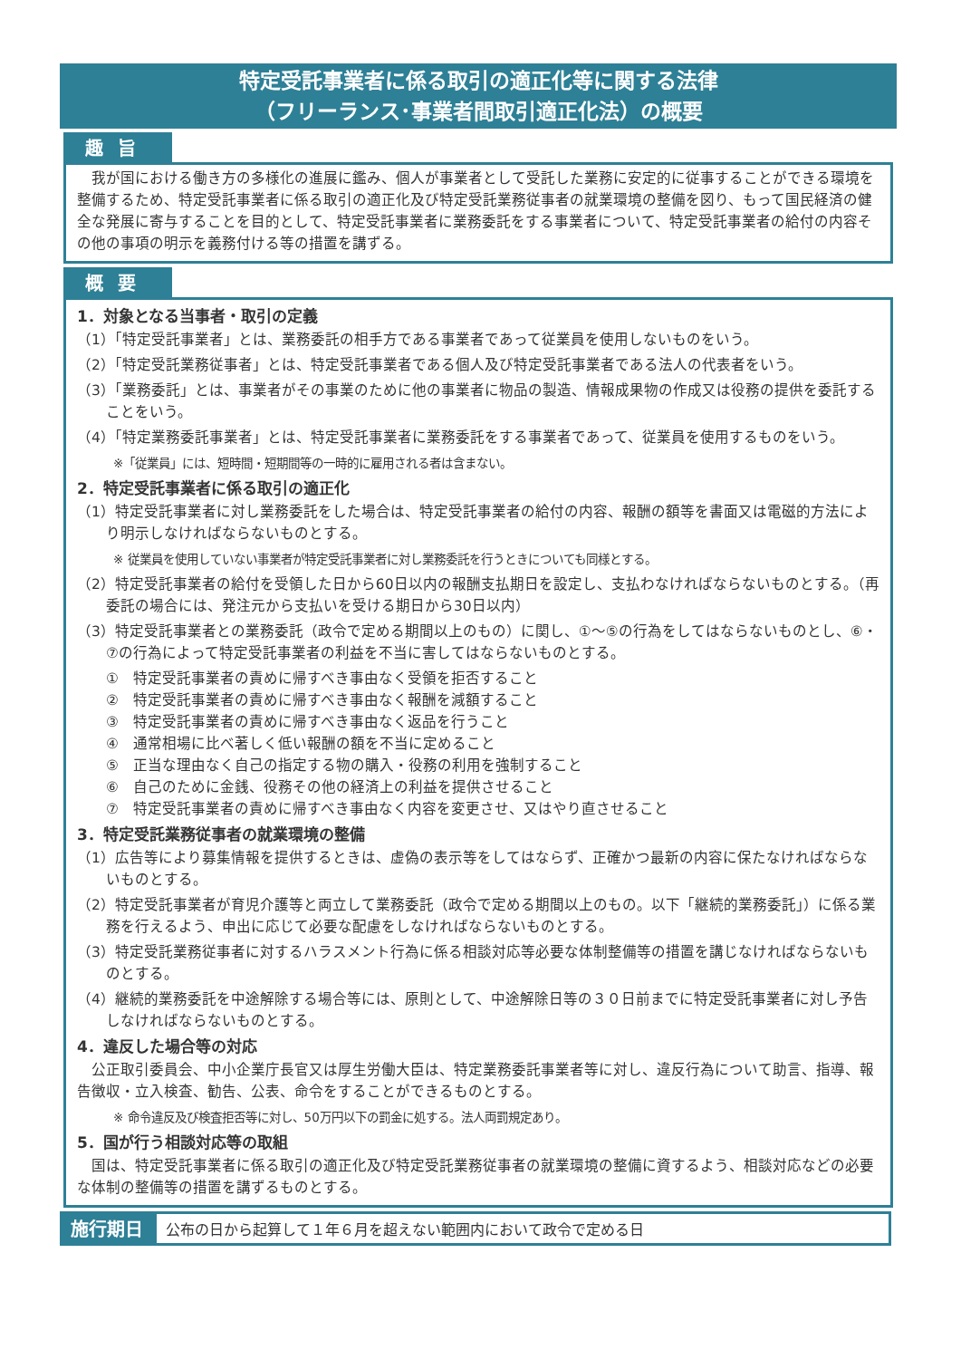特定受託事業者に係る取引の適正化等に関する法律
（フリーランス･事業者間取引適正化法）の概要
趣旨
　我が国における働き方の多様化の進展に鑑み、個人が事業者として受託した業務に安定的に従事することができる環境を整備するため、特定受託事業者に係る取引の適正化及び特定受託業務従事者の就業環境の整備を図り、もって国民経済の健全な発展に寄与することを目的として、特定受託事業者に業務委託をする事業者について、特定受託事業者の給付の内容その他の事項の明示を義務付ける等の措置を講ずる。
概要
1．対象となる当事者・取引の定義
（1）「特定受託事業者」とは、業務委託の相手方である事業者であって従業員を使用しないものをいう。
（2）「特定受託業務従事者」とは、特定受託事業者である個人及び特定受託事業者である法人の代表者をいう。
（3）「業務委託」とは、事業者がその事業のために他の事業者に物品の製造、情報成果物の作成又は役務の提供を委託することをいう。
（4）「特定業務委託事業者」とは、特定受託事業者に業務委託をする事業者であって、従業員を使用するものをいう。
※「従業員」には、短時間・短期間等の一時的に雇用される者は含まない。
2．特定受託事業者に係る取引の適正化
（1）特定受託事業者に対し業務委託をした場合は、特定受託事業者の給付の内容、報酬の額等を書面又は電磁的方法により明示しなければならないものとする。
※ 従業員を使用していない事業者が特定受託事業者に対し業務委託を行うときについても同様とする。
（2）特定受託事業者の給付を受領した日から60日以内の報酬支払期日を設定し、支払わなければならないものとする。（再委託の場合には、発注元から支払いを受ける期日から30日以内）
（3）特定受託事業者との業務委託（政令で定める期間以上のもの）に関し、①～⑤の行為をしてはならないものとし、⑥・⑦の行為によって特定受託事業者の利益を不当に害してはならないものとする。
①　特定受託事業者の責めに帰すべき事由なく受領を拒否すること
②　特定受託事業者の責めに帰すべき事由なく報酬を減額すること
③　特定受託事業者の責めに帰すべき事由なく返品を行うこと
④　通常相場に比べ著しく低い報酬の額を不当に定めること
⑤　正当な理由なく自己の指定する物の購入・役務の利用を強制すること
⑥　自己のために金銭、役務その他の経済上の利益を提供させること
⑦　特定受託事業者の責めに帰すべき事由なく内容を変更させ、又はやり直させること
3．特定受託業務従事者の就業環境の整備
（1）広告等により募集情報を提供するときは、虚偽の表示等をしてはならず、正確かつ最新の内容に保たなければならないものとする。
（2）特定受託事業者が育児介護等と両立して業務委託（政令で定める期間以上のもの。以下「継続的業務委託」）に係る業務を行えるよう、申出に応じて必要な配慮をしなければならないものとする。
（3）特定受託業務従事者に対するハラスメント行為に係る相談対応等必要な体制整備等の措置を講じなければならないものとする。
（4）継続的業務委託を中途解除する場合等には、原則として、中途解除日等の３０日前までに特定受託事業者に対し予告しなければならないものとする。
4．違反した場合等の対応
　公正取引委員会、中小企業庁長官又は厚生労働大臣は、特定業務委託事業者等に対し、違反行為について助言、指導、報告徴収・立入検査、勧告、公表、命令をすることができるものとする。
※ 命令違反及び検査拒否等に対し、50万円以下の罰金に処する。法人両罰規定あり。
5．国が行う相談対応等の取組
　国は、特定受託事業者に係る取引の適正化及び特定受託業務従事者の就業環境の整備に資するよう、相談対応などの必要な体制の整備等の措置を講ずるものとする。
施行期日
公布の日から起算して１年６月を超えない範囲内において政令で定める日